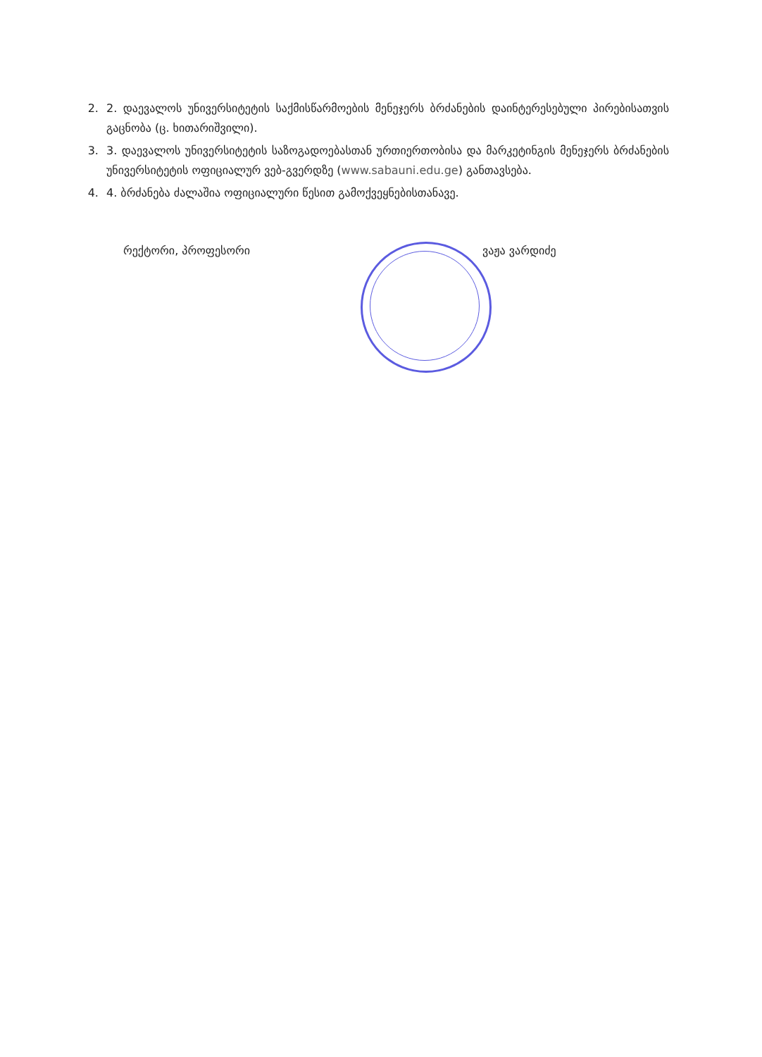2. 2. დაევალოს უნივერსიტეტის საქმისწარმოების მენეჯერს ბრძანების დაინტერესებული პირებისათვის გაცნობა (ც. ხითარიშვილი).
3. 3. დაევალოს უნივერსიტეტის საზოგადოებასთან ურთიერთობისა და მარკეტინგის მენეჯერს ბრძანების უნივერსიტეტის ოფიციალურ ვებ-გვერდზე (www.sabauni.edu.ge) განთავსება.
4. 4. ბრძანება ძალაშია ოფიციალური წესით გამოქვეყნებისთანავე.
რექტორი, პროფესორი ვაჟა ვარდიძე